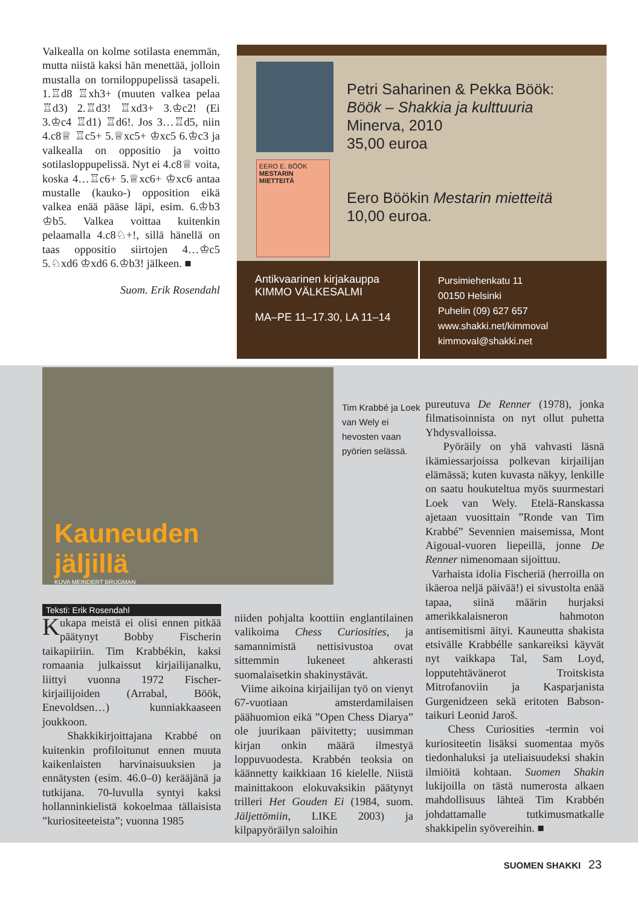Valkealla on kolme sotilasta enemmän, mutta niistä kaksi hän menettää, jolloin mustalla on torniloppupelissä tasapeli. 1.♖d8 ♖xh3+ (muuten valkea pelaa ♖d3) 2.♖d3! ♖xd3+ 3.♔c2! (Ei 3.♔c4 ♖d1) ♖d6!. Jos 3…♖d5, niin 4.c8♕ ♖c5+ 5.♕xc5+ ♔xc5 6.♔c3 ja valkealla on oppositio ja voitto sotilasloppupelissä. Nyt ei 4.c8♕ voita, koska 4…♖c6+ 5.♕xc6+ ♔xc6 antaa mustalle (kauko-) opposition eikä valkea enää pääse läpi, esim. 6.♔b3 ♔b5. Valkea voittaa kuitenkin pelaamalla 4.c8♘+!, sillä hänellä on taas oppositio siirtojen 4…♔c5 5.♘xd6 ♔xd6 6.♔b3! jälkeen. ■
Suom. Erik Rosendahl
EERO E. BÖÖK
MESTARIN MIETTEITÄ
Petri Saharinen & Pekka Böök:
Böök – Shakkia ja kulttuuria
Minerva, 2010
35,00 euroa
Eero Böökin Mestarin mietteitä
10,00 euroa.
Antikvaarinen kirjakauppa
KIMMO VÄLKESALMI
MA–PE 11–17.30, LA 11–14
Pursimiehenkatu 11
00150 Helsinki
Puhelin (09) 627 657
www.shakki.net/kimmoval
kimmoval@shakki.net
Kauneuden
jäljillä
KUVA MEINDERT BRUGMAN
Tim Krabbé ja Loek van Wely ei hevosten vaan pyörien selässä.
pureutuva De Renner (1978), jonka filmatisoinnista on nyt ollut puhetta Yhdysvalloissa.
Pyöräily on yhä vahvasti läsnä ikämiessarjoissa polkevan kirjailijan elämässä; kuten kuvasta näkyy, lenkille on saatu houkuteltua myös suurmestari Loek van Wely. Etelä-Ranskassa ajetaan vuosittain ”Ronde van Tim Krabbé” Sevennien maisemissa, Mont Aigoual-vuoren liepeillä, jonne De Renner nimenomaan sijoittuu.
Varhaista idolia Fischeriä (herroilla on ikäeroa neljä päivää!) ei sivustolta enää tapaa, siinä määrin hurjaksi amerikkalaisneron hahmoton antisemitismi äityi. Kauneutta shakista etsivälle Krabbélle sankareiksi käyvät nyt vaikkapa Tal, Sam Loyd, lopputehtävänerot Troitskista Mitrofanoviin ja Kasparjanista Gurgenidzeen sekä eritoten Babson-taikuri Leonid Jaroš.
Chess Curiosities -termin voi kuriositeetin lisäksi suomentaa myös tiedonhaluksi ja uteliaisuudeksi shakin ilmiöitä kohtaan. Suomen Shakin lukijoilla on tästä numerosta alkaen mahdollisuus lähteä Tim Krabbén johdattamalle tutkimusmatkalle shakkipelin syövereihin. ■
Teksti: Erik Rosendahl
Kukapa meistä ei olisi ennen pitkää päätynyt Bobby Fischerin taikapiiriin. Tim Krabbékin, kaksi romaania julkaissut kirjailijanalku, liittyi vuonna 1972 Fischer-kirjailijoiden (Arrabal, Böök, Enevoldsen…) kunniakkaaseen joukkoon.
Shakkikirjoittajana Krabbé on kuitenkin profiloitunut ennen muuta kaikenlaisten harvinaisuuksien ja ennätysten (esim. 46.0–0) kerääjänä ja tutkijana. 70-luvulla syntyi kaksi hollanninkielistä kokoelmaa tällaisista ”kuriositeeteista”; vuonna 1985
niiden pohjalta koottiin englantilainen valikoima Chess Curiosities, ja samannimistä nettisivustoa ovat sittemmin lukeneet ahkerasti suomalaisetkin shakinystävät.
Viime aikoina kirjailijan työ on vienyt 67-vuotiaan amsterdamilaisen päähuomion eikä ”Open Chess Diarya” ole juurikaan päivitetty; uusimman kirjan onkin määrä ilmestyä loppuvuodesta. Krabbén teoksia on käännetty kaikkiaan 16 kielelle. Niistä mainittakoon elokuvaksikin päätynyt trilleri Het Gouden Ei (1984, suom. Jäljettömiin, LIKE 2003) ja kilpapyöräilyn saloihin
SUOMEN SHAKKI 23